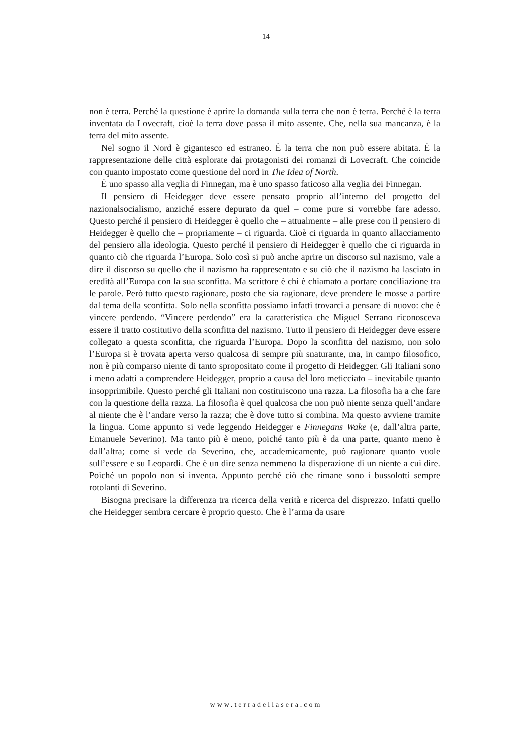14
non è terra. Perché la questione è aprire la domanda sulla terra che non è terra. Perché è la terra inventata da Lovecraft, cioè la terra dove passa il mito assente. Che, nella sua mancanza, è la terra del mito assente.
Nel sogno il Nord è gigantesco ed estraneo. È la terra che non può essere abitata. È la rappresentazione delle città esplorate dai protagonisti dei romanzi di Lovecraft. Che coincide con quanto impostato come questione del nord in The Idea of North.
È uno spasso alla veglia di Finnegan, ma è uno spasso faticoso alla veglia dei Finnegan.
Il pensiero di Heidegger deve essere pensato proprio all’interno del progetto del nazionalsocialismo, anziché essere depurato da quel – come pure si vorrebbe fare adesso. Questo perché il pensiero di Heidegger è quello che – attualmente – alle prese con il pensiero di Heidegger è quello che – propriamente – ci riguarda. Cioè ci riguarda in quanto allacciamento del pensiero alla ideologia. Questo perché il pensiero di Heidegger è quello che ci riguarda in quanto ciò che riguarda l’Europa. Solo così si può anche aprire un discorso sul nazismo, vale a dire il discorso su quello che il nazismo ha rappresentato e su ciò che il nazismo ha lasciato in eredità all’Europa con la sua sconfitta. Ma scrittore è chi è chiamato a portare conciliazione tra le parole. Però tutto questo ragionare, posto che sia ragionare, deve prendere le mosse a partire dal tema della sconfitta. Solo nella sconfitta possiamo infatti trovarci a pensare di nuovo: che è vincere perdendo. “Vincere perdendo” era la caratteristica che Miguel Serrano riconosceva essere il tratto costitutivo della sconfitta del nazismo. Tutto il pensiero di Heidegger deve essere collegato a questa sconfitta, che riguarda l’Europa. Dopo la sconfitta del nazismo, non solo l’Europa si è trovata aperta verso qualcosa di sempre più snaturante, ma, in campo filosofico, non è più comparso niente di tanto spropositato come il progetto di Heidegger. Gli Italiani sono i meno adatti a comprendere Heidegger, proprio a causa del loro meticciato – inevitabile quanto insopprimibile. Questo perché gli Italiani non costituiscono una razza. La filosofia ha a che fare con la questione della razza. La filosofia è quel qualcosa che non può niente senza quell’andare al niente che è l’andare verso la razza; che è dove tutto si combina. Ma questo avviene tramite la lingua. Come appunto si vede leggendo Heidegger e Finnegans Wake (e, dall’altra parte, Emanuele Severino). Ma tanto più è meno, poiché tanto più è da una parte, quanto meno è dall’altra; come si vede da Severino, che, accademicamente, può ragionare quanto vuole sull’essere e su Leopardi. Che è un dire senza nemmeno la disperazione di un niente a cui dire. Poiché un popolo non si inventa. Appunto perché ciò che rimane sono i bussolotti sempre rotolanti di Severino.
Bisogna precisare la differenza tra ricerca della verità e ricerca del disprezzo. Infatti quello che Heidegger sembra cercare è proprio questo. Che è l’arma da usare
www.terradellasera.com